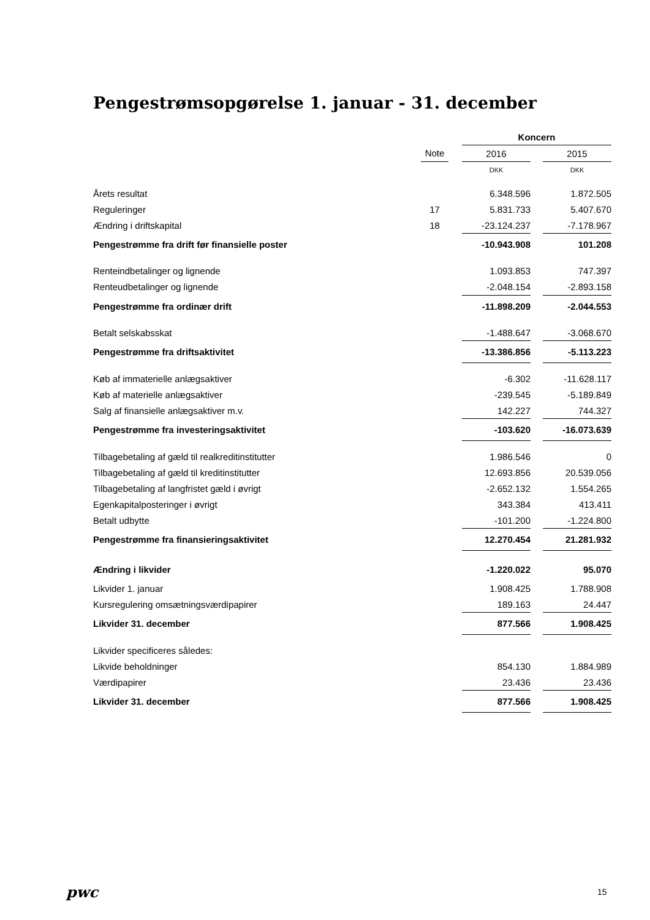Pengestrømsopgørelse 1. januar - 31. december
| | | | Koncern | | |
| | Note | | 2016 | | 2015 |
| | | | DKK | | DKK |
| Årets resultat | | | 6.348.596 | | 1.872.505 |
| Reguleringer | 17 | | 5.831.733 | | 5.407.670 |
| Ændring i driftskapital | 18 | | -23.124.237 | | -7.178.967 |
| Pengestrømme fra drift før finansielle poster | | | -10.943.908 | | 101.208 |
| Renteindbetalinger og lignende | | | 1.093.853 | | 747.397 |
| Renteudbetalinger og lignende | | | -2.048.154 | | -2.893.158 |
| Pengestrømme fra ordinær drift | | | -11.898.209 | | -2.044.553 |
| Betalt selskabsskat | | | -1.488.647 | | -3.068.670 |
| Pengestrømme fra driftsaktivitet | | | -13.386.856 | | -5.113.223 |
| Køb af immaterielle anlægsaktiver | | | -6.302 | | -11.628.117 |
| Køb af materielle anlægsaktiver | | | -239.545 | | -5.189.849 |
| Salg af finansielle anlægsaktiver m.v. | | | 142.227 | | 744.327 |
| Pengestrømme fra investeringsaktivitet | | | -103.620 | | -16.073.639 |
| Tilbagebetaling af gæld til realkreditinstitutter | | | 1.986.546 | | 0 |
| Tilbagebetaling af gæld til kreditinstitutter | | | 12.693.856 | | 20.539.056 |
| Tilbagebetaling af langfristet gæld i øvrigt | | | -2.652.132 | | 1.554.265 |
| Egenkapitalposteringer i øvrigt | | | 343.384 | | 413.411 |
| Betalt udbytte | | | -101.200 | | -1.224.800 |
| Pengestrømme fra finansieringsaktivitet | | | 12.270.454 | | 21.281.932 |
| Ændring i likvider | | | -1.220.022 | | 95.070 |
| Likvider 1. januar | | | 1.908.425 | | 1.788.908 |
| Kursregulering omsætningsværdipapirer | | | 189.163 | | 24.447 |
| Likvider 31. december | | | 877.566 | | 1.908.425 |
| Likvider specificeres således: | | | | | |
| Likvide beholdninger | | | 854.130 | | 1.884.989 |
| Værdipapirer | | | 23.436 | | 23.436 |
| Likvider 31. december | | | 877.566 | | 1.908.425 |
pwc 15